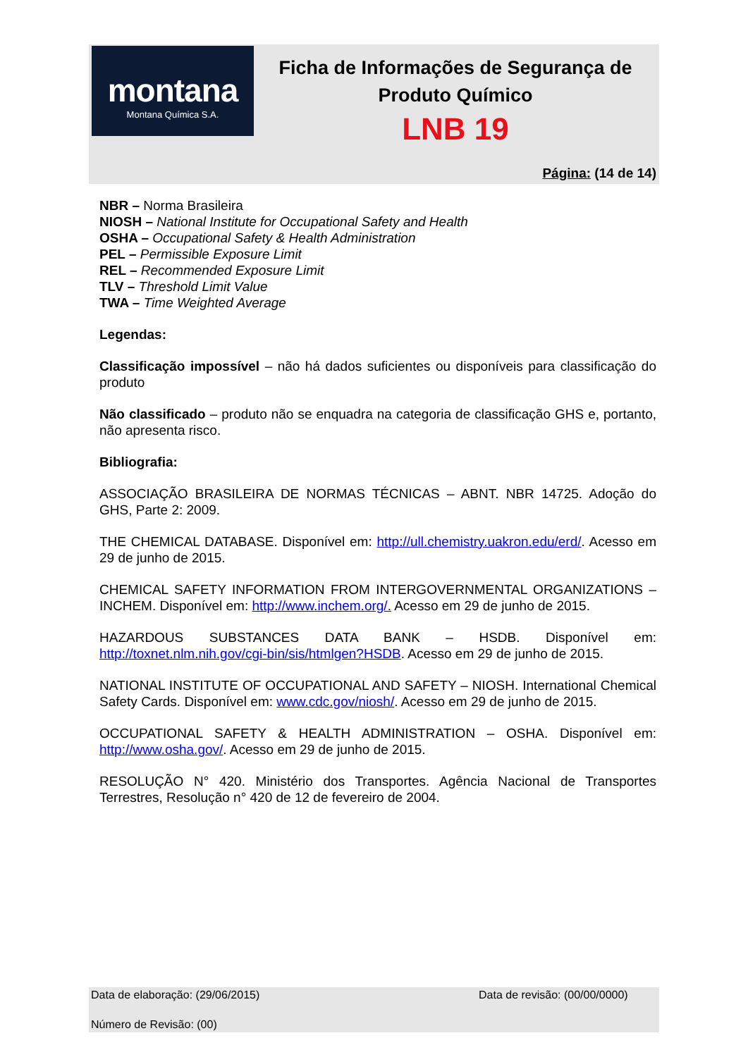montana
Montana Química S.A.
Ficha de Informações de Segurança de
Produto Químico
LNB 19
Página: (14 de 14)
NBR – Norma Brasileira
NIOSH – National Institute for Occupational Safety and Health
OSHA – Occupational Safety & Health Administration
PEL – Permissible Exposure Limit
REL – Recommended Exposure Limit
TLV – Threshold Limit Value
TWA – Time Weighted Average
Legendas:
Classificação impossível – não há dados suficientes ou disponíveis para classificação do produto
Não classificado – produto não se enquadra na categoria de classificação GHS e, portanto, não apresenta risco.
Bibliografia:
ASSOCIAÇÃO BRASILEIRA DE NORMAS TÉCNICAS – ABNT. NBR 14725. Adoção do GHS, Parte 2: 2009.
THE CHEMICAL DATABASE. Disponível em: http://ull.chemistry.uakron.edu/erd/. Acesso em 29 de junho de 2015.
CHEMICAL SAFETY INFORMATION FROM INTERGOVERNMENTAL ORGANIZATIONS – INCHEM. Disponível em: http://www.inchem.org/. Acesso em 29 de junho de 2015.
HAZARDOUS SUBSTANCES DATA BANK – HSDB. Disponível em: http://toxnet.nlm.nih.gov/cgi-bin/sis/htmlgen?HSDB. Acesso em 29 de junho de 2015.
NATIONAL INSTITUTE OF OCCUPATIONAL AND SAFETY – NIOSH. International Chemical Safety Cards. Disponível em: www.cdc.gov/niosh/. Acesso em 29 de junho de 2015.
OCCUPATIONAL SAFETY & HEALTH ADMINISTRATION – OSHA. Disponível em: http://www.osha.gov/. Acesso em 29 de junho de 2015.
RESOLUÇÃO N° 420. Ministério dos Transportes. Agência Nacional de Transportes Terrestres, Resolução n° 420 de 12 de fevereiro de 2004.
Data de elaboração: (29/06/2015)
Data de revisão: (00/00/0000)
Número de Revisão: (00)